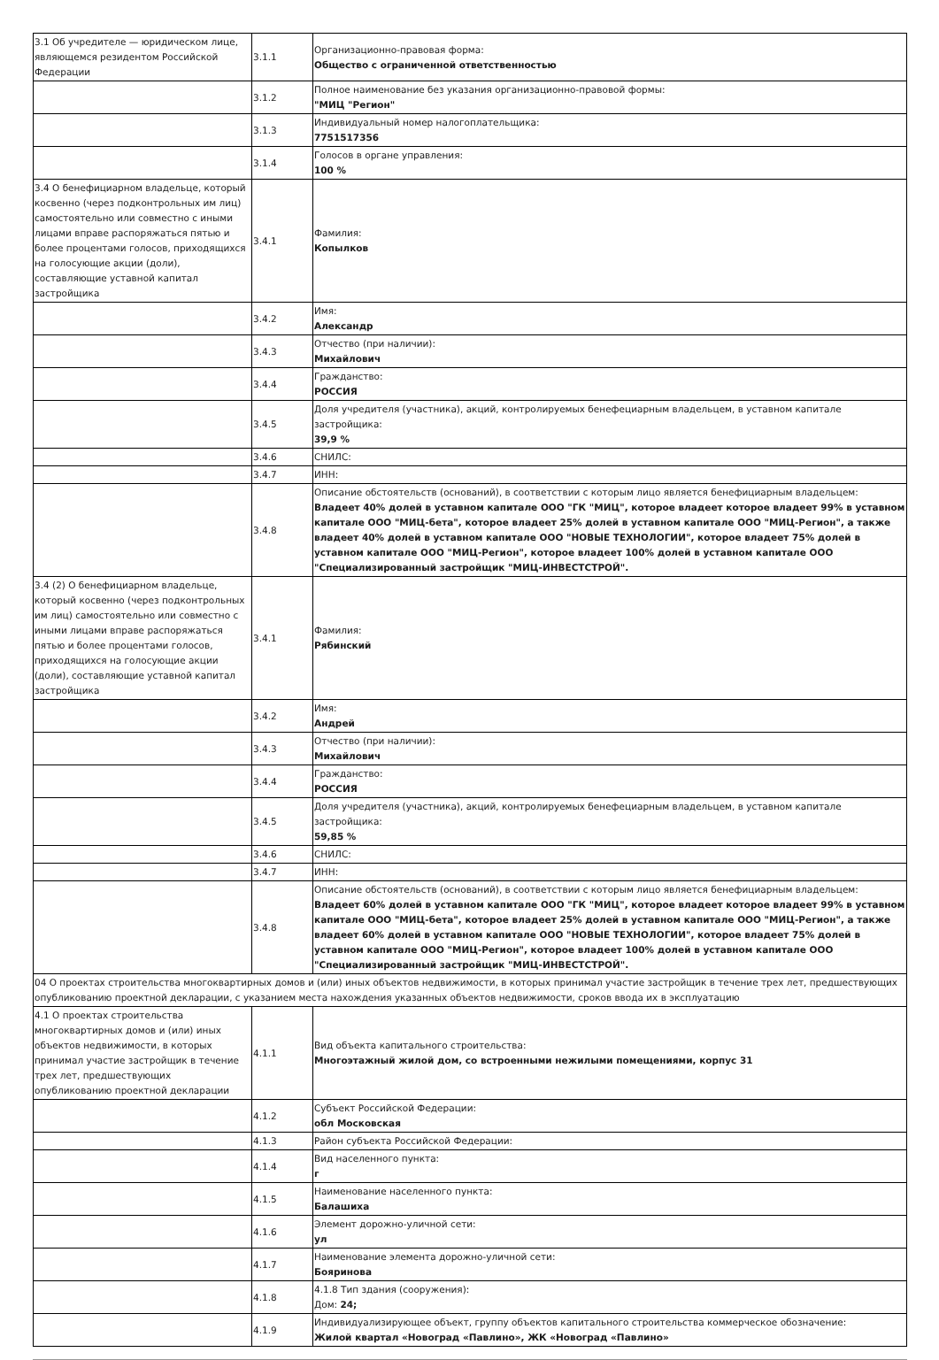| 3.1 Об учредителе — юридическом лице, являющемся резидентом Российской Федерации | 3.1.1 | Организационно-правовая форма: Общество с ограниченной ответственностью |
| | 3.1.2 | Полное наименование без указания организационно-правовой формы: "МИЦ "Регион" |
| | 3.1.3 | Индивидуальный номер налогоплательщика: 7751517356 |
| | 3.1.4 | Голосов в органе управления: 100 % |
| 3.4 О бенефициарном владельце, который косвенно (через подконтрольных им лиц) самостоятельно или совместно с иными лицами вправе распоряжаться пятью и более процентами голосов, приходящихся на голосующие акции (доли), составляющие уставной капитал застройщика | 3.4.1 | Фамилия: Копылков |
| | 3.4.2 | Имя: Александр |
| | 3.4.3 | Отчество (при наличии): Михайлович |
| | 3.4.4 | Гражданство: РОССИЯ |
| | 3.4.5 | Доля учредителя (участника), акций, контролируемых бенефециарным владельцем, в уставном капитале застройщика: 39,9 % |
| | 3.4.6 | СНИЛС: |
| | 3.4.7 | ИНН: |
| | 3.4.8 | Описание обстоятельств (оснований), в соответствии с которым лицо является бенефициарным владельцем: Владеет 40% долей в уставном капитале ООО "ГК "МИЦ", которое владеет которое владеет 99% в уставном капитале ООО "МИЦ-бета", которое владеет 25% долей в уставном капитале ООО "МИЦ-Регион", а также владеет 40% долей в уставном капитале ООО "НОВЫЕ ТЕХНОЛОГИИ", которое владеет 75% долей в уставном капитале ООО "МИЦ-Регион", которое владеет 100% долей в уставном капитале ООО "Специализированный застройщик "МИЦ-ИНВЕСТСТРОЙ". |
| 3.4 (2) О бенефициарном владельце, который косвенно (через подконтрольных им лиц) самостоятельно или совместно с иными лицами вправе распоряжаться пятью и более процентами голосов, приходящихся на голосующие акции (доли), составляющие уставной капитал застройщика | 3.4.1 | Фамилия: Рябинский |
| | 3.4.2 | Имя: Андрей |
| | 3.4.3 | Отчество (при наличии): Михайлович |
| | 3.4.4 | Гражданство: РОССИЯ |
| | 3.4.5 | Доля учредителя (участника), акций, контролируемых бенефециарным владельцем, в уставном капитале застройщика: 59,85 % |
| | 3.4.6 | СНИЛС: |
| | 3.4.7 | ИНН: |
| | 3.4.8 | Описание обстоятельств (оснований), в соответствии с которым лицо является бенефициарным владельцем: Владеет 60% долей в уставном капитале ООО "ГК "МИЦ", которое владеет которое владеет 99% в уставном капитале ООО "МИЦ-бета", которое владеет 25% долей в уставном капитале ООО "МИЦ-Регион", а также владеет 60% долей в уставном капитале ООО "НОВЫЕ ТЕХНОЛОГИИ", которое владеет 75% долей в уставном капитале ООО "МИЦ-Регион", которое владеет 100% долей в уставном капитале ООО "Специализированный застройщик "МИЦ-ИНВЕСТСТРОЙ". |
| 04 О проектах строительства многоквартирных домов и (или) иных объектов недвижимости, в которых принимал участие застройщик в течение трех лет, предшествующих опубликованию проектной декларации, с указанием места нахождения указанных объектов недвижимости, сроков ввода их в эксплуатацию | | |
| 4.1 О проектах строительства многоквартирных домов и (или) иных объектов недвижимости, в которых принимал участие застройщик в течение трех лет, предшествующих опубликованию проектной декларации | 4.1.1 | Вид объекта капитального строительства: Многоэтажный жилой дом, со встроенными нежилыми помещениями, корпус 31 |
| | 4.1.2 | Субъект Российской Федерации: обл Московская |
| | 4.1.3 | Район субъекта Российской Федерации: |
| | 4.1.4 | Вид населенного пункта: г |
| | 4.1.5 | Наименование населенного пункта: Балашиха |
| | 4.1.6 | Элемент дорожно-уличной сети: ул |
| | 4.1.7 | Наименование элемента дорожно-уличной сети: Бояринова |
| | 4.1.8 | 4.1.8 Тип здания (сооружения): Дом: 24; |
| | 4.1.9 | Индивидуализирующее объект, группу объектов капитального строительства коммерческое обозначение: Жилой квартал «Новоград «Павлино», ЖК «Новоград «Павлино» |